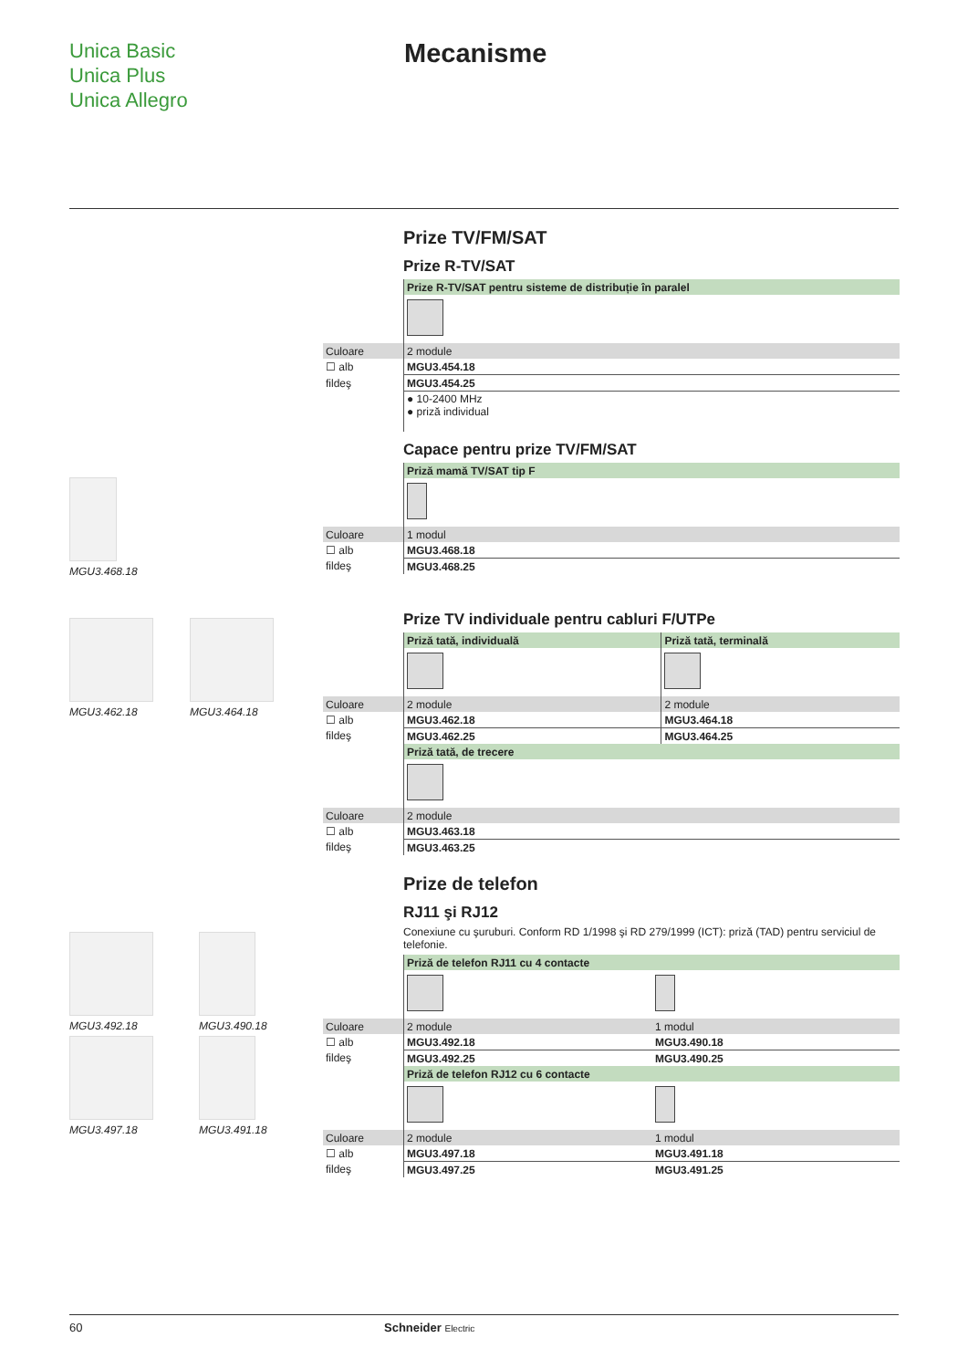Unica Basic
Unica Plus
Unica Allegro
Mecanisme
MGU3.468.18
MGU3.462.18 MGU3.464.18
MGU3.492.18 MGU3.490.18
MGU3.497.18 MGU3.491.18
Prize TV/FM/SAT
Prize R-TV/SAT
| | Prize R-TV/SAT pentru sisteme de distribuție în paralel |
| Culoare | 2 module |
| ☐ alb | MGU3.454.18 |
| fildeş | MGU3.454.25 |
| | ● 10-2400 MHz ● priză individual |
Capace pentru prize TV/FM/SAT
| | Priză mamă TV/SAT tip F |
| Culoare | 1 modul |
| ☐ alb | MGU3.468.18 |
| fildeş | MGU3.468.25 |
Prize TV individuale pentru cabluri F/UTPe
| | Priză tată, individuală | Priză tată, terminală |
| Culoare | 2 module | 2 module |
| ☐ alb | MGU3.462.18 | MGU3.464.18 |
| fildeş | MGU3.462.25 | MGU3.464.25 |
| | Priză tată, de trecere |
| Culoare | 2 module |
| ☐ alb | MGU3.463.18 |
| fildeş | MGU3.463.25 |
Prize de telefon
RJ11 şi RJ12
Conexiune cu şuruburi. Conform RD 1/1998 şi RD 279/1999 (ICT): priză (TAD) pentru serviciul de telefonie.
| | Priză de telefon RJ11 cu 4 contacte | |
| Culoare | 2 module | 1 modul |
| ☐ alb | MGU3.492.18 | MGU3.490.18 |
| fildeş | MGU3.492.25 | MGU3.490.25 |
| | Priză de telefon RJ12 cu 6 contacte | |
| Culoare | 2 module | 1 modul |
| ☐ alb | MGU3.497.18 | MGU3.491.18 |
| fildeş | MGU3.497.25 | MGU3.491.25 |
60 Schneider Electric